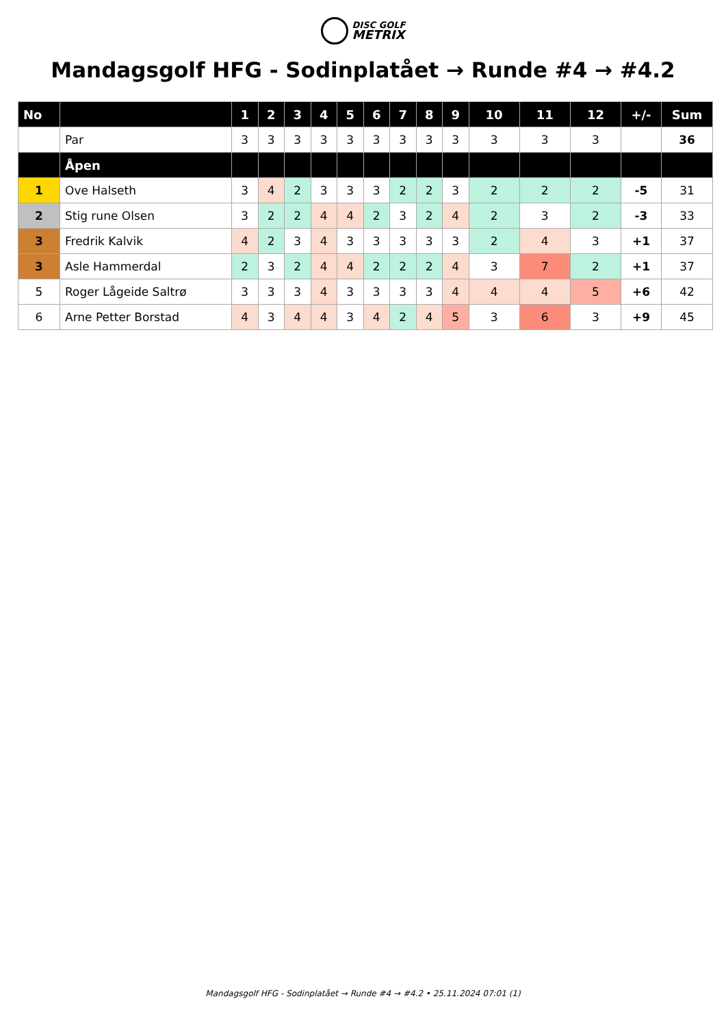DISC GOLF
METRIX
Mandagsgolf HFG - Sodinplatået → Runde #4 → #4.2
| No | | 1 | 2 | 3 | 4 | 5 | 6 | 7 | 8 | 9 | 10 | 11 | 12 | +/- | Sum |
| --- | --- | --- | --- | --- | --- | --- | --- | --- | --- | --- | --- | --- | --- | --- | --- |
| | Par | 3 | 3 | 3 | 3 | 3 | 3 | 3 | 3 | 3 | 3 | 3 | 3 | | 36 |
| | Åpen | | | | | | | | | | | | | | |
| 1 | Ove Halseth | 3 | 4 | 2 | 3 | 3 | 3 | 2 | 2 | 3 | 2 | 2 | 2 | -5 | 31 |
| 2 | Stig rune Olsen | 3 | 2 | 2 | 4 | 4 | 2 | 3 | 2 | 4 | 2 | 3 | 2 | -3 | 33 |
| 3 | Fredrik Kalvik | 4 | 2 | 3 | 4 | 3 | 3 | 3 | 3 | 3 | 2 | 4 | 3 | +1 | 37 |
| 3 | Asle Hammerdal | 2 | 3 | 2 | 4 | 4 | 2 | 2 | 2 | 4 | 3 | 7 | 2 | +1 | 37 |
| 5 | Roger Lågeide Saltrø | 3 | 3 | 3 | 4 | 3 | 3 | 3 | 3 | 4 | 4 | 4 | 5 | +6 | 42 |
| 6 | Arne Petter Borstad | 4 | 3 | 4 | 4 | 3 | 4 | 2 | 4 | 5 | 3 | 6 | 3 | +9 | 45 |
Mandagsgolf HFG - Sodinplatået → Runde #4 → #4.2 • 25.11.2024 07:01 (1)